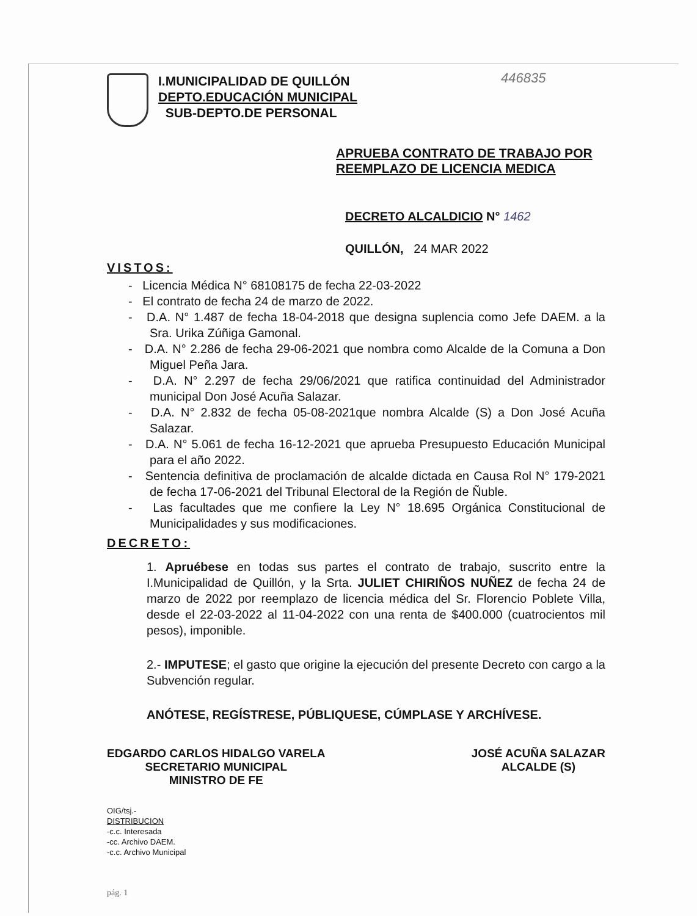446835
I.MUNICIPALIDAD DE QUILLÓN
DEPTO.EDUCACIÓN MUNICIPAL
SUB-DEPTO.DE PERSONAL
APRUEBA CONTRATO DE TRABAJO POR
REEMPLAZO DE LICENCIA MEDICA
DECRETO ALCALDICIO N° 1462
QUILLÓN, 24 MAR 2022
VISTOS:
- Licencia Médica N° 68108175 de fecha 22-03-2022
- El contrato de fecha 24 de marzo de 2022.
- D.A. N° 1.487 de fecha 18-04-2018 que designa suplencia como Jefe DAEM. a la Sra. Urika Zúñiga Gamonal.
- D.A. N° 2.286 de fecha 29-06-2021 que nombra como Alcalde de la Comuna a Don Miguel Peña Jara.
- D.A. N° 2.297 de fecha 29/06/2021 que ratifica continuidad del Administrador municipal Don José Acuña Salazar.
- D.A. N° 2.832 de fecha 05-08-2021que nombra Alcalde (S) a Don José Acuña Salazar.
- D.A. N° 5.061 de fecha 16-12-2021 que aprueba Presupuesto Educación Municipal para el año 2022.
- Sentencia definitiva de proclamación de alcalde dictada en Causa Rol N° 179-2021 de fecha 17-06-2021 del Tribunal Electoral de la Región de Ñuble.
- Las facultades que me confiere la Ley N° 18.695 Orgánica Constitucional de Municipalidades y sus modificaciones.
DECRETO:
1. Apruébese en todas sus partes el contrato de trabajo, suscrito entre la I.Municipalidad de Quillón, y la Srta. JULIET CHIRIÑOS NUÑEZ de fecha 24 de marzo de 2022 por reemplazo de licencia médica del Sr. Florencio Poblete Villa, desde el 22-03-2022 al 11-04-2022 con una renta de $400.000 (cuatrocientos mil pesos), imponible.
2.- IMPUTESE; el gasto que origine la ejecución del presente Decreto con cargo a la Subvención regular.
ANÓTESE, REGÍSTRESE, PÚBLIQUESE, CÚMPLASE Y ARCHÍVESE.
EDGARDO CARLOS HIDALGO VARELA
SECRETARIO MUNICIPAL
MINISTRO DE FE
JOSÉ ACUÑA SALAZAR
ALCALDE (S)
OIG/tsj.-
DISTRIBUCION
-c.c. Interesada
-cc. Archivo DAEM.
-c.c. Archivo Municipal
pág. 1